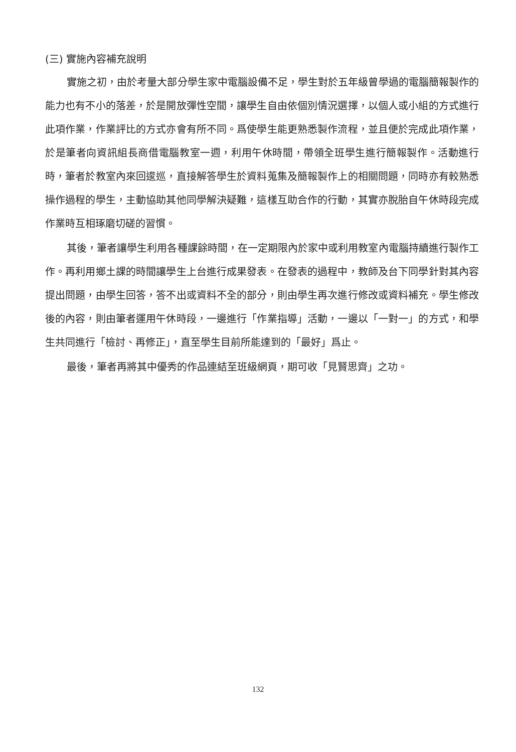(三) 實施內容補充說明
實施之初，由於考量大部分學生家中電腦設備不足，學生對於五年級曾學過的電腦簡報製作的能力也有不小的落差，於是開放彈性空間，讓學生自由依個別情況選擇，以個人或小組的方式進行此項作業，作業評比的方式亦會有所不同。爲使學生能更熟悉製作流程，並且便於完成此項作業，於是筆者向資訊組長商借電腦教室一週，利用午休時間，帶領全班學生進行簡報製作。活動進行時，筆者於教室內來回逡巡，直接解答學生於資料蒐集及簡報製作上的相關問題，同時亦有較熟悉操作過程的學生，主動協助其他同學解決疑難，這樣互助合作的行動，其實亦脫胎自午休時段完成作業時互相琢磨切磋的習慣。
其後，筆者讓學生利用各種課餘時間，在一定期限內於家中或利用教室內電腦持續進行製作工作。再利用鄉土課的時間讓學生上台進行成果發表。在發表的過程中，教師及台下同學針對其內容提出問題，由學生回答，答不出或資料不全的部分，則由學生再次進行修改或資料補充。學生修改後的內容，則由筆者運用午休時段，一邊進行「作業指導」活動，一邊以「一對一」的方式，和學生共同進行「檢討、再修正」，直至學生目前所能達到的「最好」爲止。
最後，筆者再將其中優秀的作品連結至班級網頁，期可收「見賢思齊」之功。
132